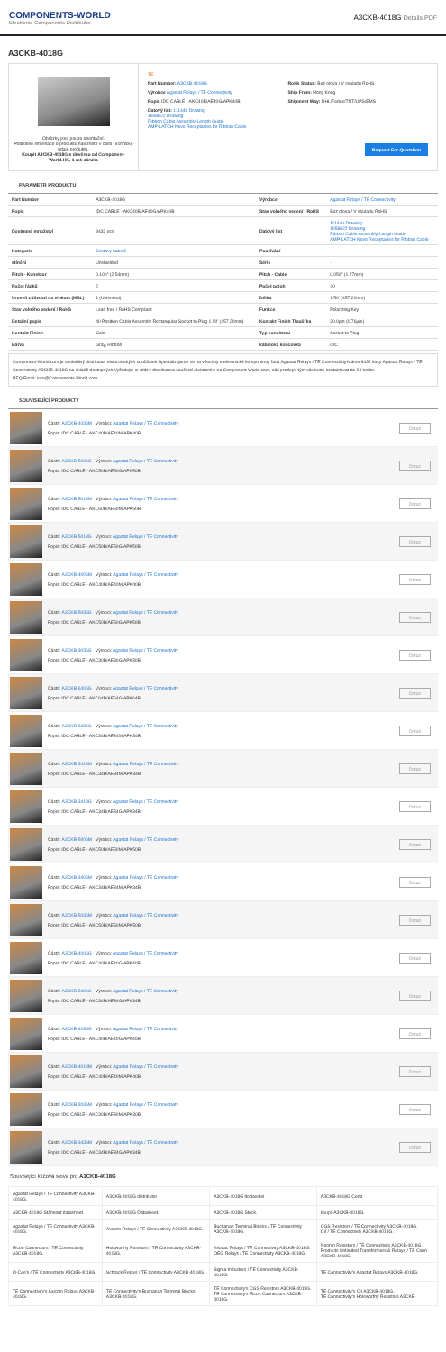COMPONENTS-WORLD
Electronic Components Distributor
A3CKB-4018G Details PDF
A3CKB-4018G
Obrázky jsou pouze orientační.
Podrobné informace o produktu naleznete v části Technické údaje produktu.
Koupit A3CKB-4018G s důvěrou od Component-World.HK, 1 rok záruka
TE
Part Number: A3CKB-4018G
Výrobce Agastat Relays / TE Connectivity
Popis IDC CABLE - AKC40B/AE40G/APK40B
Datový list: 111446 Drawing
1658622 Drawing
Ribbon Cable Assembly Length Guide
AMP-LATCH Novo Receptacles for Ribbon Cable
RoHs Status: Bez olova / V souladu RoHS
Ship From: Hong Kong
Shipment Way: DHL/Fedex/TNT/UPS/EMS
Request For Quotation
PARAMETR PRODUKTU
| Part Number | A3CKB-4018G | Výrobce | Agastat Relays / TE Connectivity |
| Popis | IDC CABLE - AKC40B/AE40G/APK40B | Stav volného vedení / RoHS | Bez olova / V souladu RoHS |
| Dostupné množství | 9432 pcs | Datový list | 111446 Drawing 1658622 Drawing Ribbon Cable Assembly Length Guide AMP-LATCH Novo Receptacles for Ribbon Cable |
| Kategorie | Sestavy kabelů | Používání | - |
| stínění | Unshielded | Série | - |
| Pitch - Konektor | 0.100" (2.54mm) | Pitch - Cable | 0.050" (1.27mm) |
| Počet řádků | 2 | Počet poloh | 40 |
| Úroveň citlivosti na vlhkost (MSL) | 1 (Unlimited) | Délka | 1.50' (457.20mm) |
| Stav volného vedení / RoHS | Lead free / RoHS Compliant | Funkce | Polarizing Key |
| Detailní popis | 40 Position Cable Assembly Rectangular Socket to Plug 1.50' (457.20mm) | Kontakt Finish Tloušťka | 30.0µin (0.76µm) |
| Kontakt Finish | Gold | Typ konektoru | Socket to Plug |
| Barva | Gray, Ribbon | kabelová koncovka | IDC |
Component-World.com je spolehlivý distributor elektronických součástek.Specializujeme se na všechny elektronické komponenty řady Agastat Relays / TE Connectivity.Máme 9432 kusy Agastat Relays / TE Connectivity A3CKB-4018G na skladě dostupných.Vyžádejte si citát z distributora součástí elektroniky na Component-World.com, náš prodejní tým vás bude kontaktovat do 24 hodin.
RFQ Email: info@Components-World.com
SOUVISEJÍCÍ PRODUKTY
Část#: A3CKB-4036M Výrobci: Agastat Relays / TE Connectivity
Popis: IDC CABLE - AKC40B/AE40M/APK40B
Dotaz
Část#: A3CKB-5006G Výrobci: Agastat Relays / TE Connectivity
Popis: IDC CABLE - AKC50B/AE50G/APK50B
Dotaz
Část#: A3CKB-5018M Výrobci: Agastat Relays / TE Connectivity
Popis: IDC CABLE - AKC50B/AE50M/APK50B
Dotaz
Část#: A3CKB-5018G Výrobci: Agastat Relays / TE Connectivity
Popis: IDC CABLE - AKC50B/AE50G/APK50B
Dotaz
Část#: A3CKB-4006M Výrobci: Agastat Relays / TE Connectivity
Popis: IDC CABLE - AKC40B/AE40M/APK40B
Dotaz
Část#: A3CKB-5036G Výrobci: Agastat Relays / TE Connectivity
Popis: IDC CABLE - AKC50B/AE50G/APK50B
Dotaz
Část#: A3CKB-3036G Výrobci: Agastat Relays / TE Connectivity
Popis: IDC CABLE - AKC30B/AE30G/APK30B
Dotaz
Část#: A3CKB-6406G Výrobci: Agastat Relays / TE Connectivity
Popis: IDC CABLE - AKC64B/AE64G/APK64B
Dotaz
Část#: A3CKB-3436G Výrobci: Agastat Relays / TE Connectivity
Popis: IDC CABLE - AKC34B/AE34M/APK34B
Dotaz
Část#: A3CKB-3418M Výrobci: Agastat Relays / TE Connectivity
Popis: IDC CABLE - AKC34B/AE34M/APK34B
Dotaz
Část#: A3CKB-3418G Výrobci: Agastat Relays / TE Connectivity
Popis: IDC CABLE - AKC34B/AE34G/APK34B
Dotaz
Část#: A3CKB-5006M Výrobci: Agastat Relays / TE Connectivity
Popis: IDC CABLE - AKC50B/AE50M/APK50B
Dotaz
Část#: A3CKB-3406M Výrobci: Agastat Relays / TE Connectivity
Popis: IDC CABLE - AKC34B/AE34M/APK34B
Dotaz
Část#: A3CKB-5036M Výrobci: Agastat Relays / TE Connectivity
Popis: IDC CABLE - AKC50B/AE50M/APK50B
Dotaz
Část#: A3CKB-4006G Výrobci: Agastat Relays / TE Connectivity
Popis: IDC CABLE - AKC40B/AE40G/APK40B
Dotaz
Část#: A3CKB-3406G Výrobci: Agastat Relays / TE Connectivity
Popis: IDC CABLE - AKC34B/AE34G/APK34B
Dotaz
Část#: A3CKB-4036G Výrobci: Agastat Relays / TE Connectivity
Popis: IDC CABLE - AKC40B/AE40G/APK40B
Dotaz
Část#: A3CKB-4018M Výrobci: Agastat Relays / TE Connectivity
Popis: IDC CABLE - AKC40B/AE40M/APK40B
Dotaz
Část#: A3CKB-3036M Výrobci: Agastat Relays / TE Connectivity
Popis: IDC CABLE - AKC30B/AE30M/APK30B
Dotaz
Část#: A3CKB-3436M Výrobci: Agastat Relays / TE Connectivity
Popis: IDC CABLE - AKC34B/AE34G/APK34B
Dotaz
Související klíčová slova pro A3CKB-4018G
| Agastat Relays / TE Connectivity A3CKB-4018G. | A3CKB-4018G distributor | A3CKB-4018G dodavatel | A3CKB-4018G Cena |
| A3CKB-4018G Stáhnout datasheet. | A3CKB-4018G Datasheet. | A3CKB-4018G Stock. | koupit A3CKB-4018G. |
| Agastat Relays / TE Connectivity A3CKB-4018G. | Axicom Relays / TE Connectivity A3CKB-4018G. | Buchanan Terminal Blocks / TE Connectivity A3CKB-4018G. | CGS Resistors / TE Connectivity A3CKB-4018G. CII / TE Connectivity A3CKB-4018G. |
| Elcon Connectors / TE Connectivity A3CKB-4018G. | Holsworthy Resistors / TE Connectivity A3CKB-4018G. | Kilovac Relays / TE Connectivity A3CKB-4018G. OEG Relays / TE Connectivity A3CKB-4018G. | Neohm Resistors / TE Connectivity A3CKB-4018G. Products Unlimited Transformers & Relays / TE Conn A3CKB-4018G. |
| Q-Cee's / TE Connectivity A3CKB-4018G. | Schrack Relays / TE Connectivity A3CKB-4018G. | Sigma Inductors / TE Connectivity A3CKB-4018G. | TE Connectivity's Agastat Relays A3CKB-4018G. |
| TE Connectivity's Axicom Relays A3CKB-4018G. | TE Connectivity's Buchanan Terminal Blocks A3CKB-4018G. | TE Connectivity's CGS Resistors A3CKB-4018G. TE Connectivity's Elcon Connectors A3CKB-4018G. | TE Connectivity's CII A3CKB-4018G. TE Connectivity's Holsworthy Resistors A3CKB- |